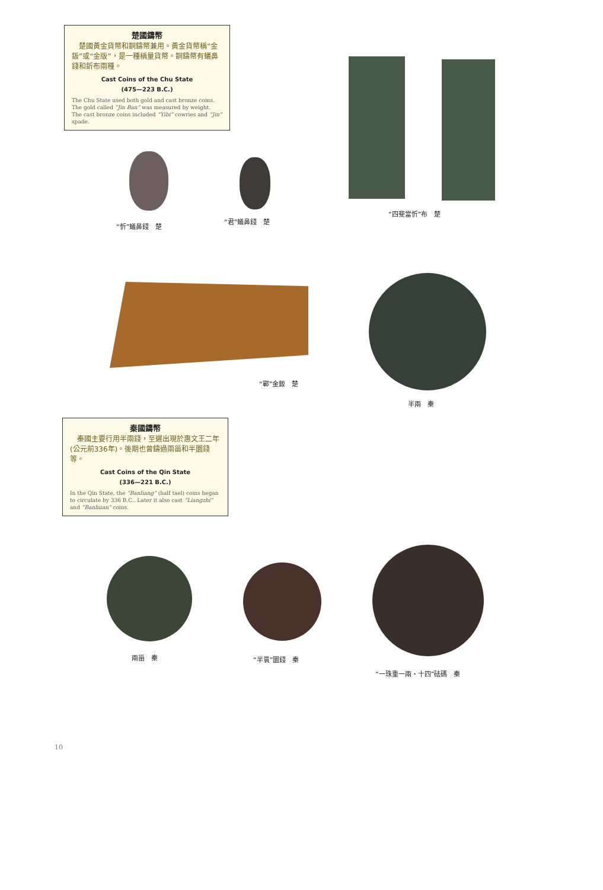楚國鑄幣
　楚國黃金貨幣和銅鑄幣兼用。黃金貨幣稱“金鈑”或“金版”，是一種稱量貨幣。銅鑄幣有蟻鼻錢和釿布兩種。
Cast Coins of the Chu State
(475—223 B.C.)
The Chu State used both gold and cast bronze coins. The gold called “Jin Ban” was measured by weight. The cast bronze coins included “Yibi” cowries and “Jin” spade.
“忻”蟻鼻錢　楚
“君”蟻鼻錢　楚
“四斐當忻”布　楚
“鄲”金鈑　楚
半兩　秦
秦國鑄幣
　秦國主要行用半兩錢，至遲出現於惠文王二年(公元前336年)。後期也曾鑄過兩甾和半圜錢等。
Cast Coins of the Qin State
(336—221 B.C.)
In the Qin State, the “Banliang” (half tael) coins began to circulate by 336 B.C.. Later it also cast “Liangzhi” and “Banhuan” coins.
兩甾　秦 “半睘”圜錢　秦
“一珠重一兩・十四”砝碼　秦
10